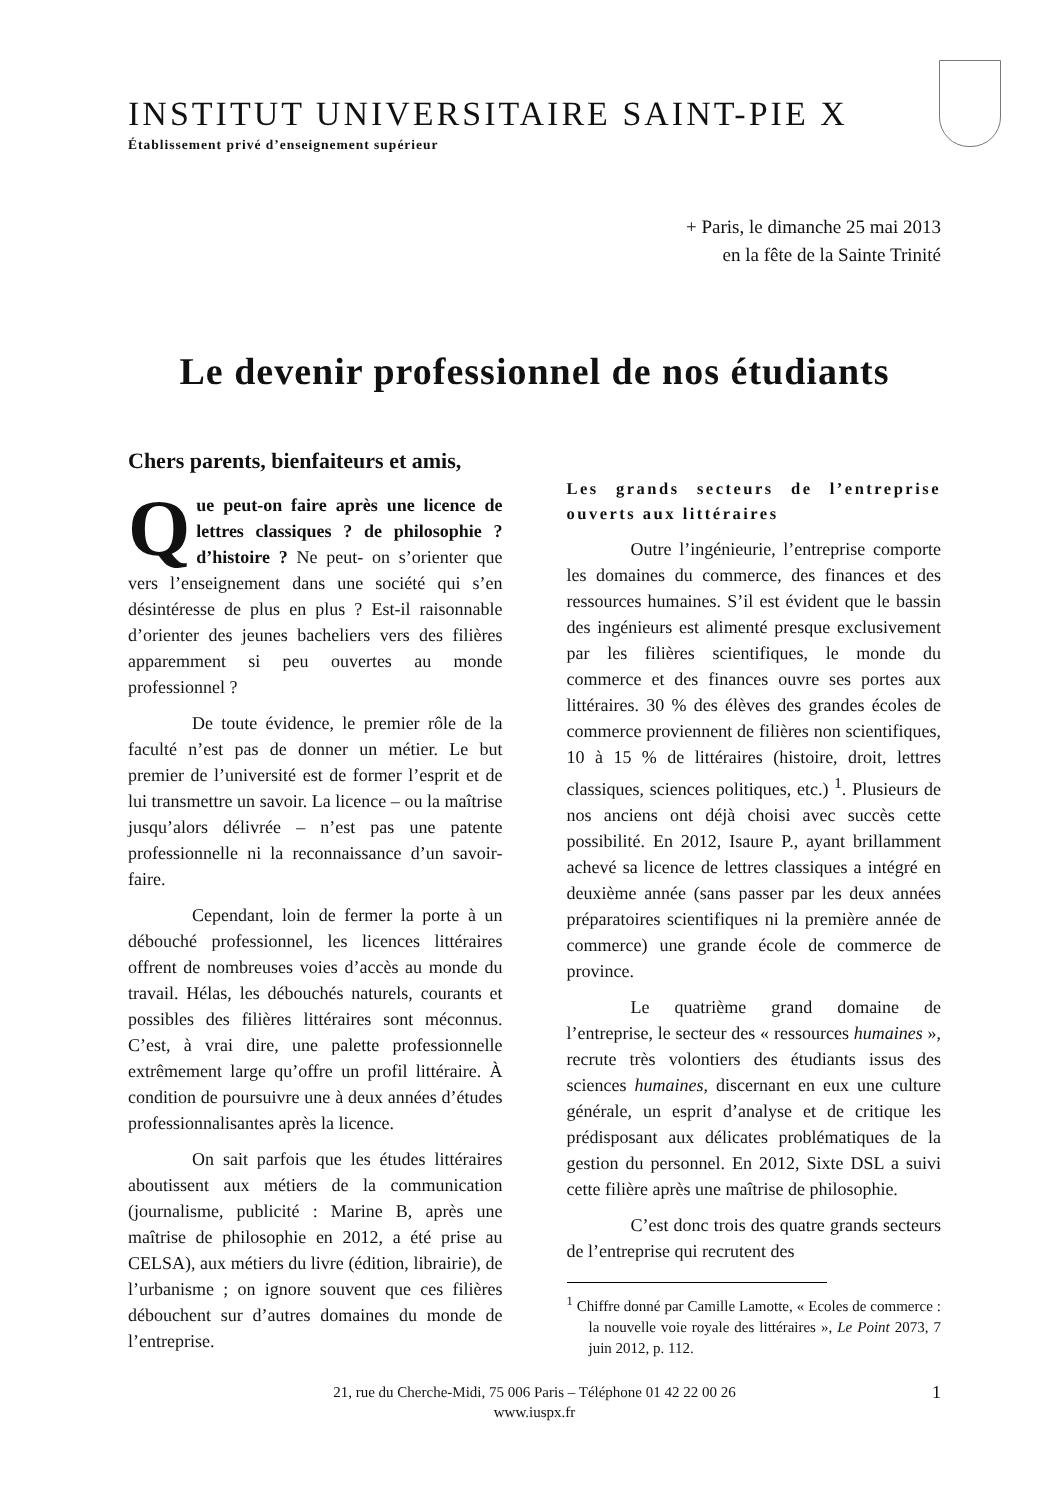INSTITUT UNIVERSITAIRE SAINT-PIE X
Établissement privé d’enseignement supérieur
+ Paris, le dimanche 25 mai 2013
en la fête de la Sainte Trinité
Le devenir professionnel de nos étudiants
Chers parents, bienfaiteurs et amis,
Que peut-on faire après une licence de lettres classiques ? de philosophie ? d’histoire ? Ne peut- on s’orienter que vers l’enseignement dans une société qui s’en désintéresse de plus en plus ? Est-il raisonnable d’orienter des jeunes bacheliers vers des filières apparemment si peu ouvertes au monde professionnel ?
De toute évidence, le premier rôle de la faculté n’est pas de donner un métier. Le but premier de l’université est de former l’esprit et de lui transmettre un savoir. La licence – ou la maîtrise jusqu’alors délivrée – n’est pas une patente professionnelle ni la reconnaissance d’un savoir-faire.
Cependant, loin de fermer la porte à un débouché professionnel, les licences littéraires offrent de nombreuses voies d’accès au monde du travail. Hélas, les débouchés naturels, courants et possibles des filières littéraires sont méconnus. C’est, à vrai dire, une palette professionnelle extrêmement large qu’offre un profil littéraire. À condition de poursuivre une à deux années d’études professionnalisantes après la licence.
On sait parfois que les études littéraires aboutissent aux métiers de la communication (journalisme, publicité : Marine B, après une maîtrise de philosophie en 2012, a été prise au CELSA), aux métiers du livre (édition, librairie), de l’urbanisme ; on ignore souvent que ces filières débouchent sur d’autres domaines du monde de l’entreprise.
Les grands secteurs de l’entreprise ouverts aux littéraires
Outre l’ingénieurie, l’entreprise comporte les domaines du commerce, des finances et des ressources humaines. S’il est évident que le bassin des ingénieurs est alimenté presque exclusivement par les filières scientifiques, le monde du commerce et des finances ouvre ses portes aux littéraires. 30 % des élèves des grandes écoles de commerce proviennent de filières non scientifiques, 10 à 15 % de littéraires (histoire, droit, lettres classiques, sciences politiques, etc.) <sup>1</sup>. Plusieurs de nos anciens ont déjà choisi avec succès cette possibilité. En 2012, Isaure P., ayant brillamment achevé sa licence de lettres classiques a intégré en deuxième année (sans passer par les deux années préparatoires scientifiques ni la première année de commerce) une grande école de commerce de province.
Le quatrième grand domaine de l’entreprise, le secteur des « ressources humaines », recrute très volontiers des étudiants issus des sciences humaines, discernant en eux une culture générale, un esprit d’analyse et de critique les prédisposant aux délicates problématiques de la gestion du personnel. En 2012, Sixte DSL a suivi cette filière après une maîtrise de philosophie.
C’est donc trois des quatre grands secteurs de l’entreprise qui recrutent des
<sup>1</sup> Chiffre donné par Camille Lamotte, « Ecoles de commerce : la nouvelle voie royale des littéraires », Le Point 2073, 7 juin 2012, p. 112.
21, rue du Cherche-Midi, 75 006 Paris – Téléphone 01 42 22 00 26
www.iuspx.fr
1